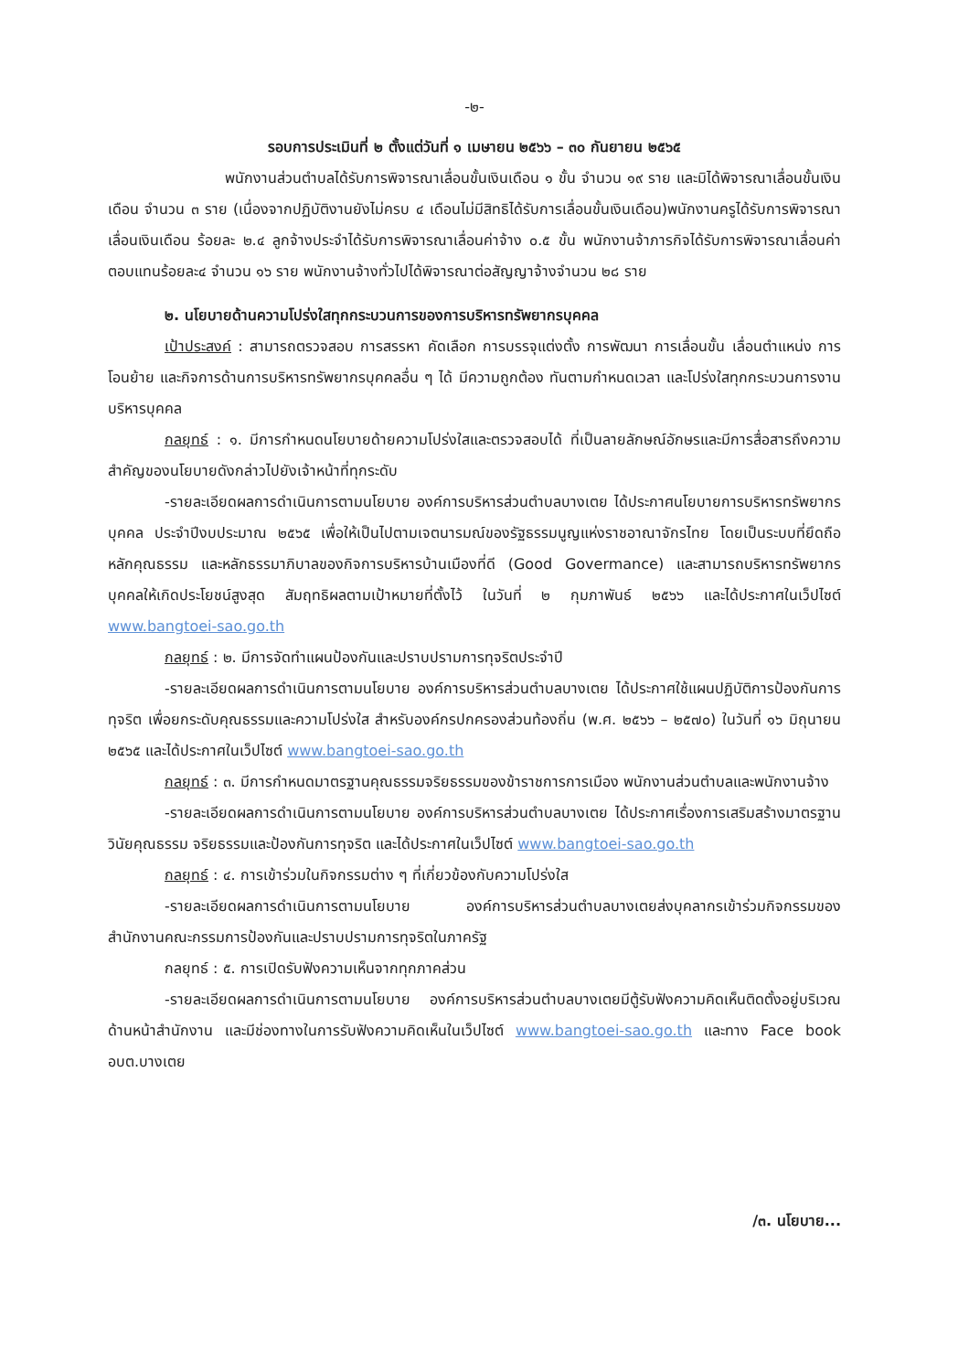-๒-
รอบการประเมินที่ ๒ ตั้งแต่วันที่ ๑ เมษายน ๒๕๖๖ – ๓๐ กันยายน ๒๕๖๕
พนักงานส่วนตำบลได้รับการพิจารณาเลื่อนขั้นเงินเดือน ๑ ขั้น จำนวน ๑๙ ราย และมิได้พิจารณาเลื่อนขั้นเงินเดือน จำนวน ๓ ราย (เนื่องจากปฏิบัติงานยังไม่ครบ ๔ เดือนไม่มีสิทธิได้รับการเลื่อนขั้นเงินเดือน)พนักงานครูได้รับการพิจารณาเลื่อนเงินเดือน ร้อยละ ๒.๔ ลูกจ้างประจำได้รับการพิจารณาเลื่อนค่าจ้าง ๐.๕ ขั้น พนักงานจ้าภารกิจได้รับการพิจารณาเลื่อนค่าตอบแทนร้อยละ๔ จำนวน ๑๖ ราย พนักงานจ้างทั่วไปได้พิจารณาต่อสัญญาจ้างจำนวน ๒๘ ราย
๒. นโยบายด้านความโปร่งใสทุกกระบวนการของการบริหารทรัพยากรบุคคล
เป้าประสงค์ : สามารถตรวจสอบ การสรรหา คัดเลือก การบรรจุแต่งตั้ง การพัฒนา การเลื่อนขั้น เลื่อนตำแหน่ง การโอนย้าย และกิจการด้านการบริหารทรัพยากรบุคคลอื่น ๆ ได้ มีความถูกต้อง ทันตามกำหนดเวลา และโปร่งใสทุกกระบวนการงานบริหารบุคคล
กลยุทธ์ : ๑. มีการกำหนดนโยบายด้ายความโปร่งใสและตรวจสอบได้ ที่เป็นลายลักษณ์อักษรและมีการสื่อสารถึงความสำคัญของนโยบายดังกล่าวไปยังเจ้าหน้าที่ทุกระดับ
-รายละเอียดผลการดำเนินการตามนโยบาย องค์การบริหารส่วนตำบลบางเตย ได้ประกาศนโยบายการบริหารทรัพยากรบุคคล ประจำปีงบประมาณ ๒๕๖๕ เพื่อให้เป็นไปตามเจตนารมณ์ของรัฐธรรมนูญแห่งราชอาณาจักรไทย โดยเป็นระบบที่ยึดถือหลักคุณธรรม และหลักธรรมาภิบาลของกิจการบริหารบ้านเมืองที่ดี (Good Govermance) และสามารถบริหารทรัพยากรบุคคลให้เกิดประโยชน์สูงสุด สัมฤทธิผลตามเป้าหมายที่ตั้งไว้ ในวันที่ ๒ กุมภาพันธ์ ๒๕๖๖ และได้ประกาศในเว็ปไซต์ www.bangtoei-sao.go.th
กลยุทธ์ : ๒. มีการจัดทำแผนป้องกันและปราบปรามการทุจริตประจำปี
-รายละเอียดผลการดำเนินการตามนโยบาย องค์การบริหารส่วนตำบลบางเตย ได้ประกาศใช้แผนปฏิบัติการป้องกันการทุจริต เพื่อยกระดับคุณธรรมและความโปร่งใส สำหรับองค์กรปกครองส่วนท้องถิ่น (พ.ศ. ๒๕๖๖ – ๒๕๗๐) ในวันที่ ๑๖ มิถุนายน ๒๕๖๕ และได้ประกาศในเว็ปไซต์ www.bangtoei-sao.go.th
กลยุทธ์ : ๓. มีการกำหนดมาตรฐานคุณธรรมจริยธรรมของข้าราชการการเมือง พนักงานส่วนตำบลและพนักงานจ้าง
-รายละเอียดผลการดำเนินการตามนโยบาย องค์การบริหารส่วนตำบลบางเตย ได้ประกาศเรื่องการเสริมสร้างมาตรฐาน วินัยคุณธรรม จริยธรรมและป้องกันการทุจริต และได้ประกาศในเว็ปไซต์ www.bangtoei-sao.go.th
กลยุทธ์ : ๔. การเข้าร่วมในกิจกรรมต่าง ๆ ที่เกี่ยวข้องกับความโปร่งใส
-รายละเอียดผลการดำเนินการตามนโยบาย องค์การบริหารส่วนตำบลบางเตยส่งบุคลากรเข้าร่วมกิจกรรมของสำนักงานคณะกรรมการป้องกันและปราบปรามการทุจริตในภาครัฐ
กลยุทธ์ : ๕. การเปิดรับฟังความเห็นจากทุกภาคส่วน
-รายละเอียดผลการดำเนินการตามนโยบาย องค์การบริหารส่วนตำบลบางเตยมีตู้รับฟังความคิดเห็นติดตั้งอยู่บริเวณด้านหน้าสำนักงาน และมีช่องทางในการรับฟังความคิดเห็นในเว็ปไซต์ www.bangtoei-sao.go.th และทาง Face book อบต.บางเตย
/๓. นโยบาย...